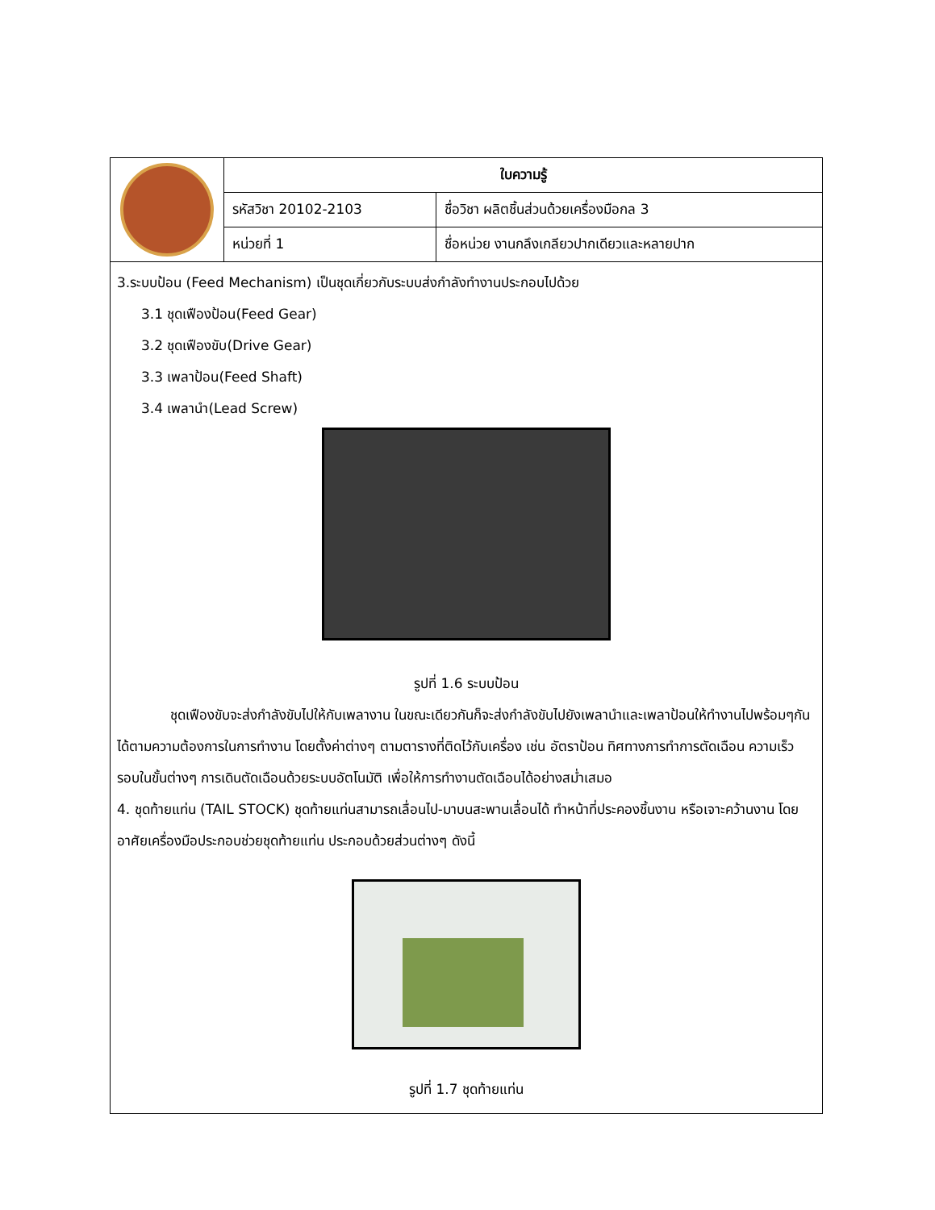| | ใบความรู้ | |
| | รหัสวิชา 20102-2103 | ชื่อวิชา ผลิตชิ้นส่วนด้วยเครื่องมือกล 3 |
| | หน่วยที่ 1 | ชื่อหน่วย งานกลึงเกลียวปากเดียวและหลายปาก |
3.ระบบป้อน (Feed Mechanism) เป็นชุดเกี่ยวกับระบบส่งกำลังทำงานประกอบไปด้วย
3.1 ชุดเฟืองป้อน(Feed Gear)
3.2 ชุดเฟืองขับ(Drive Gear)
3.3 เพลาป้อน(Feed Shaft)
3.4 เพลานำ(Lead Screw)
รูปที่ 1.6 ระบบป้อน
ชุดเฟืองขับจะส่งกำลังขับไปให้กับเพลางาน ในขณะเดียวกันก็จะส่งกำลังขับไปยังเพลานำและเพลาป้อนให้ทำงานไปพร้อมๆกันได้ตามความต้องการในการทำงาน โดยตั้งค่าต่างๆ ตามตารางที่ติดไว้กับเครื่อง เช่น อัตราป้อน ทิศทางการทำการตัดเฉือน ความเร็วรอบในขั้นต่างๆ การเดินตัดเฉือนด้วยระบบอัตโนมัติ เพื่อให้การทำงานตัดเฉือนได้อย่างสม่ำเสมอ
4. ชุดท้ายแท่น (TAIL STOCK) ชุดท้ายแท่นสามารถเลื่อนไป-มาบนสะพานเลื่อนได้ ทำหน้าที่ประคองชิ้นงาน หรือเจาะคว้านงาน โดยอาศัยเครื่องมือประกอบช่วยชุดท้ายแท่น ประกอบด้วยส่วนต่างๆ ดังนี้
รูปที่ 1.7 ชุดท้ายแท่น